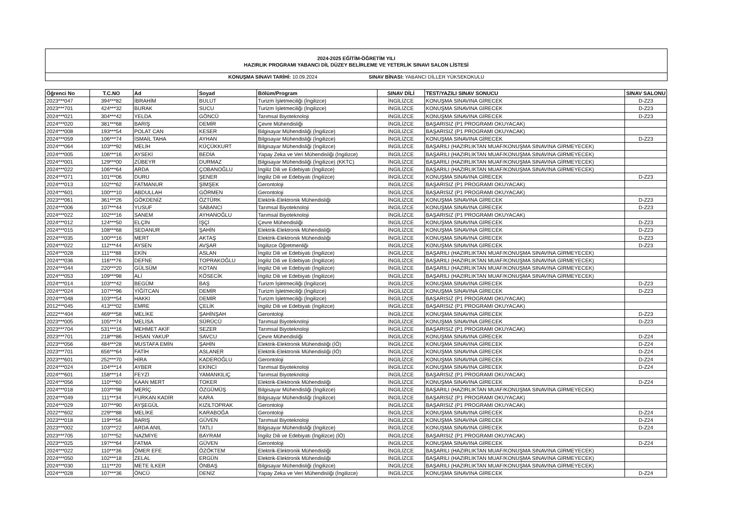2024-2025 EĞİTİM-ÖĞRETİM YILI
HAZIRLIK PROGRAMI YABANCI DİL DÜZEY BELİRLEME VE YETERLİK SINAVI SALON LİSTESİ
KONUŞMA SINAVI TARİHİ: 10.09.2024 SINAV BİNASI: YABANCI DİLLER YÜKSEKOKULU
| Öğrenci No | T.C.NO | Ad | Soyad | Bölüm/Program | SINAV DİLİ | TEST/YAZILI SINAV SONUCU | SINAV SALONU |
| --- | --- | --- | --- | --- | --- | --- | --- |
| 2023***047 | 394***82 | İBRAHİM | BULUT | Turizm İşletmeciliği (İngilizce) | İNGİLİZCE | KONUŞMA SINAVINA GİRECEK | D-Z23 |
| 2023***701 | 424***32 | BURAK | SUCU | Turizm İşletmeciliği (İngilizce) | İNGİLİZCE | KONUŞMA SINAVINA GİRECEK | D-Z23 |
| 2024***021 | 304***42 | YELDA | GÖNCÜ | Tarımsal Biyoteknoloji | İNGİLİZCE | KONUŞMA SINAVINA GİRECEK | D-Z23 |
| 2024***020 | 381***68 | BARIŞ | DEMİR | Çevre Mühendisliği | İNGİLİZCE | BAŞARISIZ (P1 PROGRAMI OKUYACAK) | |
| 2024***008 | 193***54 | POLAT CAN | KESER | Bilgisayar Mühendisliği (İngilizce) | İNGİLİZCE | BAŞARISIZ (P1 PROGRAMI OKUYACAK) | |
| 2024***059 | 106***74 | İSMAİL TAHA | AYHAN | Bilgisayar Mühendisliği (İngilizce) | İNGİLİZCE | KONUŞMA SINAVINA GİRECEK | D-Z23 |
| 2024***064 | 103***92 | MELİH | KÜÇÜKKURT | Bilgisayar Mühendisliği (İngilizce) | İNGİLİZCE | BAŞARILI (HAZIRLIKTAN MUAF/KONUŞMA SINAVINA GİRMEYECEK) | |
| 2024***005 | 106***16 | AYSEKİ | BEDİA | Yapay Zeka ve Veri Mühendisliği (İngilizce) | İNGİLİZCE | BAŞARILI (HAZIRLIKTAN MUAF/KONUŞMA SINAVINA GİRMEYECEK) | |
| 2024***001 | 129***00 | ZÜBEYR | DURMAZ | Bilgisayar Mühendisliği (İngilizce) (KKTC) | İNGİLİZCE | BAŞARILI (HAZIRLIKTAN MUAF/KONUŞMA SINAVINA GİRMEYECEK) | |
| 2024***022 | 106***64 | ARDA | ÇOBANOĞLU | İngiliz Dili ve Edebiyatı (İngilizce) | İNGİLİZCE | BAŞARILI (HAZIRLIKTAN MUAF/KONUŞMA SINAVINA GİRMEYECEK) | |
| 2024***071 | 101***06 | DURU | ŞENER | İngiliz Dili ve Edebiyatı (İngilizce) | İNGİLİZCE | KONUŞMA SINAVINA GİRECEK | D-Z23 |
| 2024***013 | 102***62 | FATMANUR | ŞİMŞEK | Gerontoloji | İNGİLİZCE | BAŞARISIZ (P1 PROGRAMI OKUYACAK) | |
| 2024***601 | 100***10 | ABDULLAH | GÖRMEN | Gerontoloji | İNGİLİZCE | BAŞARISIZ (P1 PROGRAMI OKUYACAK) | |
| 2023***061 | 361***26 | GÖKDENİZ | ÖZTÜRK | Elektrik-Elektronik Mühendisliği | İNGİLİZCE | KONUŞMA SINAVINA GİRECEK | D-Z23 |
| 2024***006 | 107***44 | YUSUF | SABANCI | Tarımsal Biyoteknoloji | İNGİLİZCE | KONUŞMA SINAVINA GİRECEK | D-Z23 |
| 2024***022 | 102***16 | SANEM | AYHANOĞLU | Tarımsal Biyoteknoloji | İNGİLİZCE | BAŞARISIZ (P1 PROGRAMI OKUYACAK) | |
| 2024***012 | 124***50 | ELÇİN | İŞÇİ | Çevre Mühendisliği | İNGİLİZCE | KONUŞMA SINAVINA GİRECEK | D-Z23 |
| 2024***015 | 108***68 | SEDANUR | ŞAHİN | Elektrik-Elektronik Mühendisliği | İNGİLİZCE | KONUŞMA SINAVINA GİRECEK | D-Z23 |
| 2024***035 | 100***16 | MERT | AKTAŞ | Elektrik-Elektronik Mühendisliği | İNGİLİZCE | KONUŞMA SINAVINA GİRECEK | D-Z23 |
| 2024***022 | 112***44 | AYSEN | AVŞAR | İngilizce Öğretmenliği | İNGİLİZCE | KONUŞMA SINAVINA GİRECEK | D-Z23 |
| 2024***028 | 111***88 | EKİN | ASLAN | İngiliz Dili ve Edebiyatı (İngilizce) | İNGİLİZCE | BAŞARILI (HAZIRLIKTAN MUAF/KONUŞMA SINAVINA GİRMEYECEK) | |
| 2024***036 | 116***76 | DEFNE | TOPRAKOĞLU | İngiliz Dili ve Edebiyatı (İngilizce) | İNGİLİZCE | BAŞARILI (HAZIRLIKTAN MUAF/KONUŞMA SINAVINA GİRMEYECEK) | |
| 2024***044 | 220***20 | GÜLSÜM | KOTAN | İngiliz Dili ve Edebiyatı (İngilizce) | İNGİLİZCE | BAŞARILI (HAZIRLIKTAN MUAF/KONUŞMA SINAVINA GİRMEYECEK) | |
| 2024***053 | 109***98 | ALİ | KÖSECİK | İngiliz Dili ve Edebiyatı (İngilizce) | İNGİLİZCE | BAŞARILI (HAZIRLIKTAN MUAF/KONUŞMA SINAVINA GİRMEYECEK) | |
| 2024***014 | 103***42 | BEGÜM | BAŞ | Turizm İşletmeciliği (İngilizce) | İNGİLİZCE | KONUŞMA SINAVINA GİRECEK | D-Z23 |
| 2024***024 | 107***96 | YİĞİTCAN | DEMİR | Turizm İşletmeciliği (İngilizce) | İNGİLİZCE | KONUŞMA SINAVINA GİRECEK | D-Z23 |
| 2024***048 | 103***54 | HAKKI | DEMİR | Turizm İşletmeciliği (İngilizce) | İNGİLİZCE | BAŞARISIZ (P1 PROGRAMI OKUYACAK) | |
| 2012***045 | 413***02 | EMRE | ÇELİK | İngiliz Dili ve Edebiyatı (İngilizce) | İNGİLİZCE | BAŞARISIZ (P1 PROGRAMI OKUYACAK) | |
| 2022***404 | 469***58 | MELİKE | ŞAHİNŞAH | Gerontoloji | İNGİLİZCE | KONUŞMA SINAVINA GİRECEK | D-Z23 |
| 2023***005 | 105***74 | MELİSA | SÜRÜCÜ | Tarımsal Biyoteknoloji | İNGİLİZCE | KONUŞMA SINAVINA GİRECEK | D-Z23 |
| 2023***704 | 531***16 | MEHMET AKİF | SEZER | Tarımsal Biyoteknoloji | İNGİLİZCE | BAŞARISIZ (P1 PROGRAMI OKUYACAK) | |
| 2023***701 | 218***86 | İHSAN YAKUP | SAVCU | Çevre Mühendisliği | İNGİLİZCE | KONUŞMA SINAVINA GİRECEK | D-Z24 |
| 2023***056 | 484***28 | MUSTAFA EMİN | ŞAHİN | Elektrik-Elektronik Mühendisliği (İÖ) | İNGİLİZCE | KONUŞMA SINAVINA GİRECEK | D-Z24 |
| 2023***701 | 656***64 | FATİH | ASLANER | Elektrik-Elektronik Mühendisliği (İÖ) | İNGİLİZCE | KONUŞMA SINAVINA GİRECEK | D-Z24 |
| 2023***601 | 252***70 | HİRA | KADEROĞLU | Gerontoloji | İNGİLİZCE | KONUŞMA SINAVINA GİRECEK | D-Z24 |
| 2024***024 | 104***14 | AYBER | EKİNCİ | Tarımsal Biyoteknoloji | İNGİLİZCE | KONUŞMA SINAVINA GİRECEK | D-Z24 |
| 2024***601 | 158***14 | FEYZİ | YAMANKILIÇ | Tarımsal Biyoteknoloji | İNGİLİZCE | BAŞARISIZ (P1 PROGRAMI OKUYACAK) | |
| 2024***056 | 110***60 | KAAN MERT | TOKER | Elektrik-Elektronik Mühendisliği | İNGİLİZCE | KONUŞMA SINAVINA GİRECEK | D-Z24 |
| 2024***018 | 103***98 | MERİÇ | ÖZGÜMÜŞ | Bilgisayar Mühendisliği (İngilizce) | İNGİLİZCE | BAŞARILI (HAZIRLIKTAN MUAF/KONUŞMA SINAVINA GİRMEYECEK) | |
| 2024***049 | 111***34 | FURKAN KADİR | KARA | Bilgisayar Mühendisliği (İngilizce) | İNGİLİZCE | BAŞARISIZ (P1 PROGRAMI OKUYACAK) | |
| 2024***029 | 107***90 | AYŞEGÜL | KIZILTOPRAK | Gerontoloji | İNGİLİZCE | BAŞARISIZ (P1 PROGRAMI OKUYACAK) | |
| 2022***602 | 229***88 | MELİKE | KARABOĞA | Gerontoloji | İNGİLİZCE | KONUŞMA SINAVINA GİRECEK | D-Z24 |
| 2023***018 | 119***56 | BARIŞ | GÜVEN | Tarımsal Biyoteknoloji | İNGİLİZCE | KONUŞMA SINAVINA GİRECEK | D-Z24 |
| 2023***002 | 103***22 | ARDA ANIL | TATLI | Bilgisayar Mühendisliği (İngilizce) | İNGİLİZCE | KONUŞMA SINAVINA GİRECEK | D-Z24 |
| 2023***705 | 107***52 | NAZMİYE | BAYRAM | İngiliz Dili ve Edebiyatı (İngilizce) (İÖ) | İNGİLİZCE | BAŞARISIZ (P1 PROGRAMI OKUYACAK) | |
| 2023***025 | 197***64 | FATMA | GÜVEN | Gerontoloji | İNGİLİZCE | KONUŞMA SINAVINA GİRECEK | D-Z24 |
| 2024***022 | 110***36 | ÖMER EFE | ÖZÖKTEM | Elektrik-Elektronik Mühendisliği | İNGİLİZCE | BAŞARILI (HAZIRLIKTAN MUAF/KONUŞMA SINAVINA GİRMEYECEK) | |
| 2024***050 | 102***18 | ZELAL | ERGÜN | Elektrik-Elektronik Mühendisliği | İNGİLİZCE | BAŞARILI (HAZIRLIKTAN MUAF/KONUŞMA SINAVINA GİRMEYECEK) | |
| 2024***030 | 111***20 | METE İLKER | ÖNBAŞ | Bilgisayar Mühendisliği (İngilizce) | İNGİLİZCE | BAŞARILI (HAZIRLIKTAN MUAF/KONUŞMA SINAVINA GİRMEYECEK) | |
| 2024***028 | 107***36 | ÖNCÜ | DENİZ | Yapay Zeka ve Veri Mühendisliği (İngilizce) | İNGİLİZCE | KONUŞMA SINAVINA GİRECEK | D-Z24 |